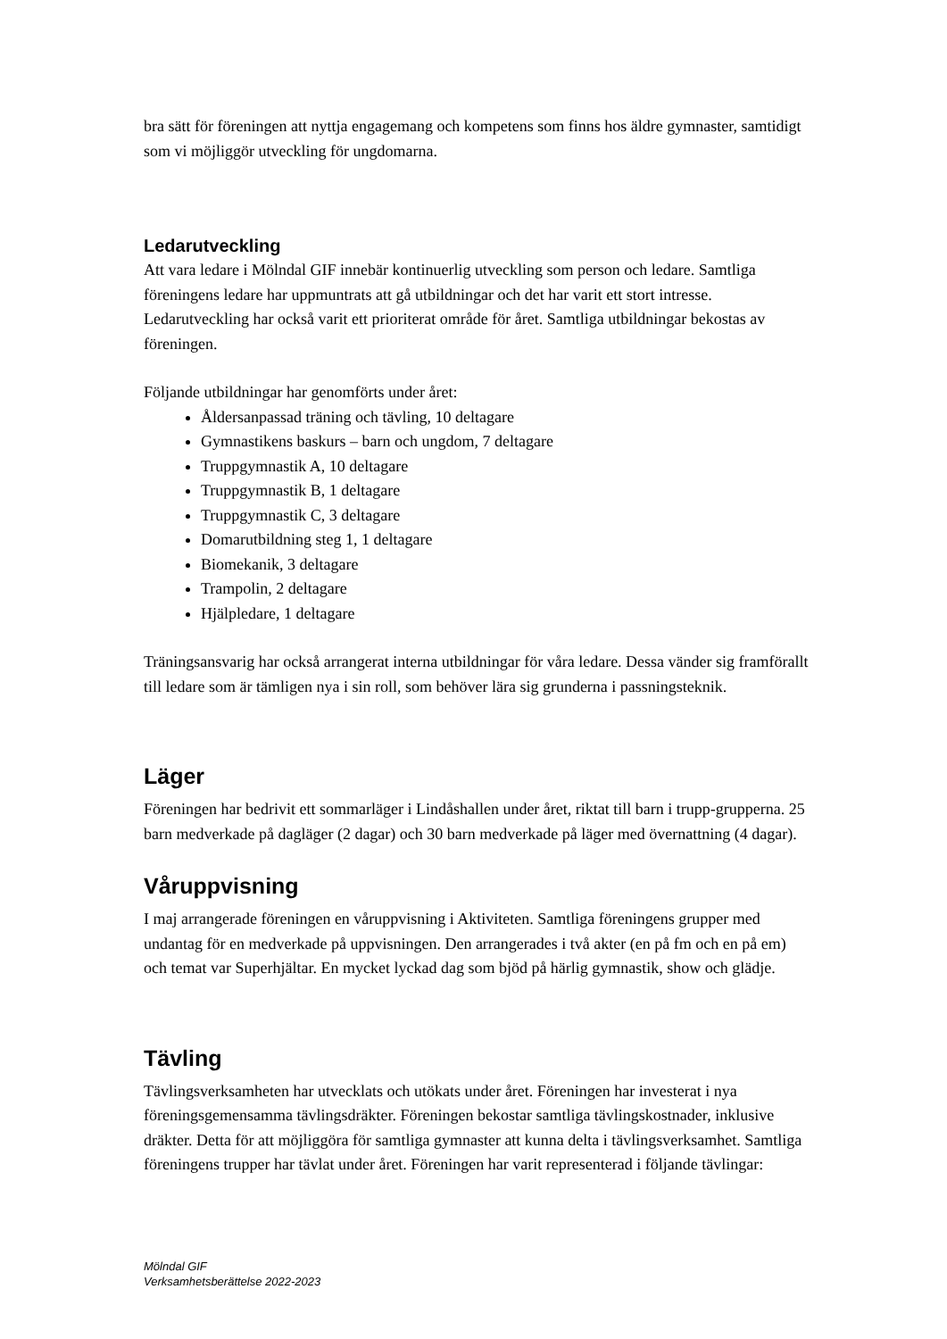bra sätt för föreningen att nyttja engagemang och kompetens som finns hos äldre gymnaster, samtidigt som vi möjliggör utveckling för ungdomarna.
Ledarutveckling
Att vara ledare i Mölndal GIF innebär kontinuerlig utveckling som person och ledare. Samtliga föreningens ledare har uppmuntrats att gå utbildningar och det har varit ett stort intresse. Ledarutveckling har också varit ett prioriterat område för året. Samtliga utbildningar bekostas av föreningen.
Följande utbildningar har genomförts under året:
Åldersanpassad träning och tävling, 10 deltagare
Gymnastikens baskurs – barn och ungdom, 7 deltagare
Truppgymnastik A, 10 deltagare
Truppgymnastik B, 1 deltagare
Truppgymnastik C, 3 deltagare
Domarutbildning steg 1, 1 deltagare
Biomekanik, 3 deltagare
Trampolin, 2 deltagare
Hjälpledare, 1 deltagare
Träningsansvarig har också arrangerat interna utbildningar för våra ledare. Dessa vänder sig framförallt till ledare som är tämligen nya i sin roll, som behöver lära sig grunderna i passningsteknik.
Läger
Föreningen har bedrivit ett sommarläger i Lindåshallen under året, riktat till barn i trupp-grupperna. 25 barn medverkade på dagläger (2 dagar) och 30 barn medverkade på läger med övernattning (4 dagar).
Våruppvisning
I maj arrangerade föreningen en våruppvisning i Aktiviteten. Samtliga föreningens grupper med undantag för en medverkade på uppvisningen. Den arrangerades i två akter (en på fm och en på em) och temat var Superhjältar. En mycket lyckad dag som bjöd på härlig gymnastik, show och glädje.
Tävling
Tävlingsverksamheten har utvecklats och utökats under året. Föreningen har investerat i nya föreningsgemensamma tävlingsdräkter. Föreningen bekostar samtliga tävlingskostnader, inklusive dräkter. Detta för att möjliggöra för samtliga gymnaster att kunna delta i tävlingsverksamhet. Samtliga föreningens trupper har tävlat under året. Föreningen har varit representerad i följande tävlingar:
Mölndal GIF
Verksamhetsberättelse 2022-2023